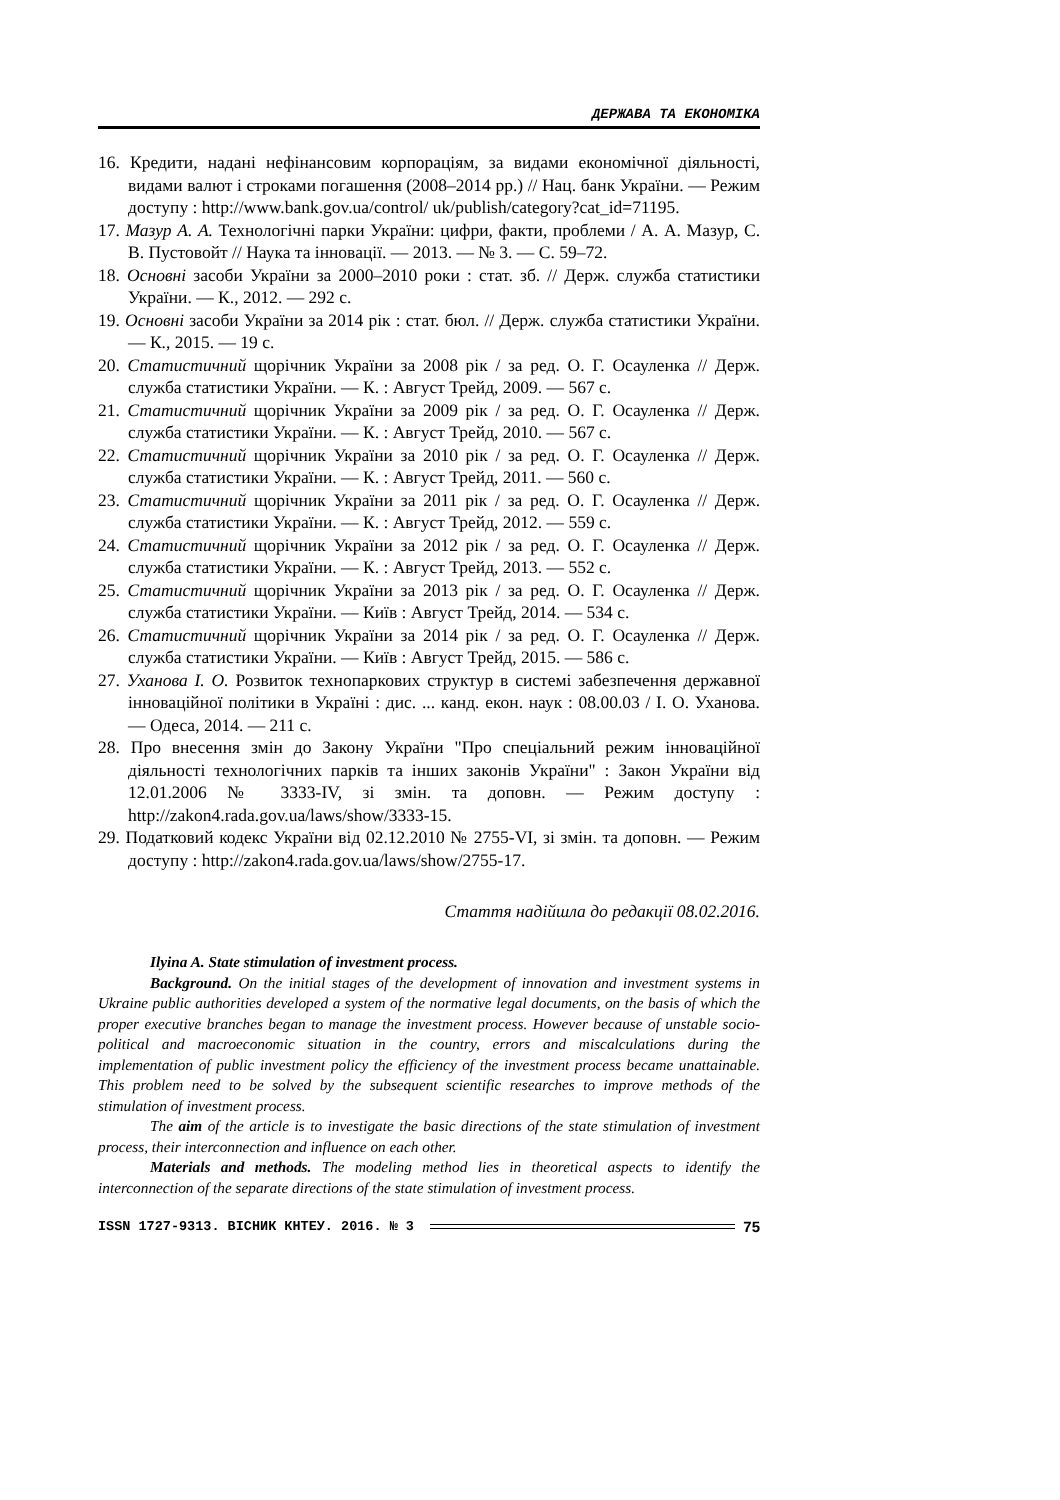ДЕРЖАВА ТА ЕКОНОМІКА
16. Кредити, надані нефінансовим корпораціям, за видами економічної діяльності, видами валют і строками погашення (2008–2014 рр.) // Нац. банк України. — Режим доступу : http://www.bank.gov.ua/control/ uk/publish/category?cat_id=71195.
17. Мазур А. А. Технологічні парки України: цифри, факти, проблеми / А. А. Мазур, С. В. Пустовойт // Наука та інновації. — 2013. — № 3. — С. 59–72.
18. Основні засоби України за 2000–2010 роки : стат. зб. // Держ. служба статистики України. — К., 2012. — 292 с.
19. Основні засоби України за 2014 рік : стат. бюл. // Держ. служба статистики України. — К., 2015. — 19 с.
20. Статистичний щорічник України за 2008 рік / за ред. О. Г. Осауленка // Держ. служба статистики України. — К. : Август Трейд, 2009. — 567 с.
21. Статистичний щорічник України за 2009 рік / за ред. О. Г. Осауленка // Держ. служба статистики України. — К. : Август Трейд, 2010. — 567 с.
22. Статистичний щорічник України за 2010 рік / за ред. О. Г. Осауленка // Держ. служба статистики України. — К. : Август Трейд, 2011. — 560 с.
23. Статистичний щорічник України за 2011 рік / за ред. О. Г. Осауленка // Держ. служба статистики України. — К. : Август Трейд, 2012. — 559 с.
24. Статистичний щорічник України за 2012 рік / за ред. О. Г. Осауленка // Держ. служба статистики України. — К. : Август Трейд, 2013. — 552 с.
25. Статистичний щорічник України за 2013 рік / за ред. О. Г. Осауленка // Держ. служба статистики України. — Київ : Август Трейд, 2014. — 534 с.
26. Статистичний щорічник України за 2014 рік / за ред. О. Г. Осауленка // Держ. служба статистики України. — Київ : Август Трейд, 2015. — 586 с.
27. Уханова І. О. Розвиток технопаркових структур в системі забезпечення державної інноваційної політики в Україні : дис. ... канд. екон. наук : 08.00.03 / І. О. Уханова. — Одеса, 2014. — 211 с.
28. Про внесення змін до Закону України "Про спеціальний режим інноваційної діяльності технологічних парків та інших законів України" : Закон України від 12.01.2006 № 3333-IV, зі змін. та доповн. — Режим доступу : http://zakon4.rada.gov.ua/laws/show/3333-15.
29. Податковий кодекс України від 02.12.2010 № 2755-VI, зі змін. та доповн. — Режим доступу : http://zakon4.rada.gov.ua/laws/show/2755-17.
Стаття надійшла до редакції 08.02.2016.
Ilyina A. State stimulation of investment process.
Background. On the initial stages of the development of innovation and investment systems in Ukraine public authorities developed a system of the normative legal documents, on the basis of which the proper executive branches began to manage the investment process. However because of unstable socio-political and macroeconomic situation in the country, errors and miscalculations during the implementation of public investment policy the efficiency of the investment process became unattainable. This problem need to be solved by the subsequent scientific researches to improve methods of the stimulation of investment process.
The aim of the article is to investigate the basic directions of the state stimulation of investment process, their interconnection and influence on each other.
Materials and methods. The modeling method lies in theoretical aspects to identify the interconnection of the separate directions of the state stimulation of investment process.
ISSN 1727-9313. ВІСНИК КНТЕУ. 2016. № 3 75